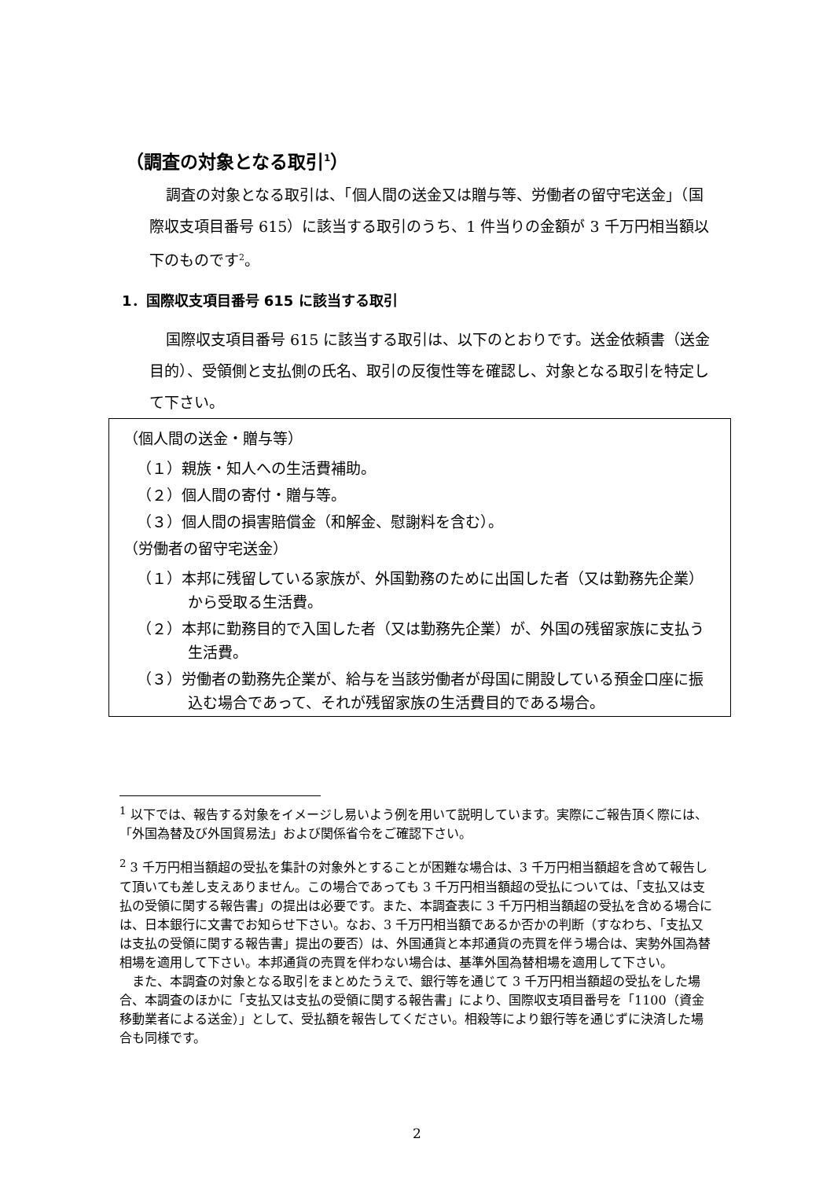（調査の対象となる取引<sup>1</sup>）
調査の対象となる取引は、「個人間の送金又は贈与等、労働者の留守宅送金」（国際収支項目番号 615）に該当する取引のうち、1 件当りの金額が 3 千万円相当額以下のものです<sup>2</sup>。
1．国際収支項目番号 615 に該当する取引
国際収支項目番号 615 に該当する取引は、以下のとおりです。送金依頼書（送金目的）、受領側と支払側の氏名、取引の反復性等を確認し、対象となる取引を特定して下さい。
（個人間の送金・贈与等）
（１）親族・知人への生活費補助。
（２）個人間の寄付・贈与等。
（３）個人間の損害賠償金（和解金、慰謝料を含む）。
（労働者の留守宅送金）
（１）本邦に残留している家族が、外国勤務のために出国した者（又は勤務先企業）から受取る生活費。
（２）本邦に勤務目的で入国した者（又は勤務先企業）が、外国の残留家族に支払う生活費。
（３）労働者の勤務先企業が、給与を当該労働者が母国に開設している預金口座に振込む場合であって、それが残留家族の生活費目的である場合。
<sup>1</sup> 以下では、報告する対象をイメージし易いよう例を用いて説明しています。実際にご報告頂く際には、「外国為替及び外国貿易法」および関係省令をご確認下さい。
<sup>2</sup> 3 千万円相当額超の受払を集計の対象外とすることが困難な場合は、3 千万円相当額超を含めて報告して頂いても差し支えありません。この場合であっても 3 千万円相当額超の受払については、「支払又は支払の受領に関する報告書」の提出は必要です。また、本調査表に 3 千万円相当額超の受払を含める場合には、日本銀行に文書でお知らせ下さい。なお、3 千万円相当額であるか否かの判断（すなわち、「支払又は支払の受領に関する報告書」提出の要否）は、外国通貨と本邦通貨の売買を伴う場合は、実勢外国為替相場を適用して下さい。本邦通貨の売買を伴わない場合は、基準外国為替相場を適用して下さい。
また、本調査の対象となる取引をまとめたうえで、銀行等を通じて 3 千万円相当額超の受払をした場合、本調査のほかに「支払又は支払の受領に関する報告書」により、国際収支項目番号を「1100（資金移動業者による送金）」として、受払額を報告してください。相殺等により銀行等を通じずに決済した場合も同様です。
2